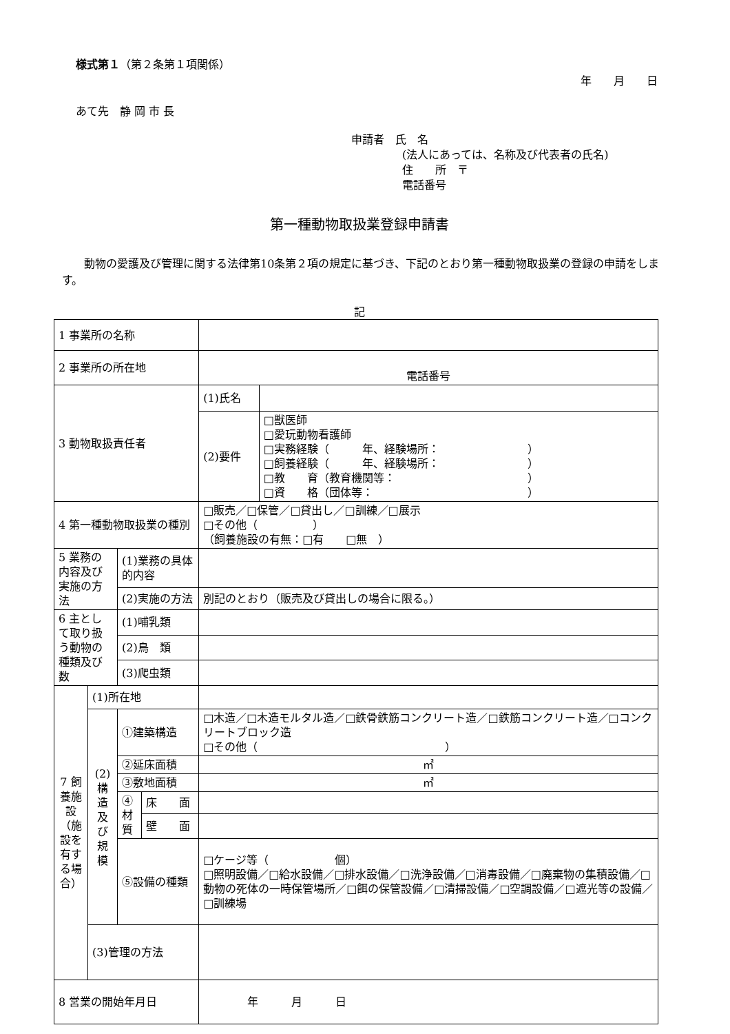様式第１（第２条第１項関係）
年　　月　　日
あて先　静 岡 市 長
申請者　氏　名
(法人にあっては、名称及び代表者の氏名)
住　　所　〒
電話番号
第一種動物取扱業登録申請書
動物の愛護及び管理に関する法律第10条第２項の規定に基づき、下記のとおり第一種動物取扱業の登録の申請をします。
記
| 1 事業所の名称 | | | | | |
| 2 事業所の所在地 | | | | 電話番号 | |
| 3 動物取扱責任者 | | | | (1)氏名 | |
| | | | | (2)要件 | □獣医師 □愛玩動物看護師 □実務経験（ 年、経験場所： ） □飼養経験（ 年、経験場所： ） □教 育（教育機関等： ） □資 格（団体等： ） |
| 4 第一種動物取扱業の種別 | | | | □販売／□保管／□貸出し／□訓練／□展示 □その他（ ） （飼養施設の有無：□有 □無 ） | |
| 5 業務の内容及び実施の方法 | | (1)業務の具体的内容 | | | |
| | | (2)実施の方法 | | 別記のとおり（販売及び貸出しの場合に限る。） | |
| 6 主として取り扱う動物の種類及び数 | | (1)哺乳類 | | | |
| | | (2)鳥 類 | | | |
| | | (3)爬虫類 | | | |
| 7 飼養施設（施設を有する場合） | (1)所在地 | | | | |
| | (2) 構造及び規模 | ①建築構造 | | □木造／□木造モルタル造／□鉄骨鉄筋コンクリート造／□鉄筋コンクリート造／□コンクリートブロック造 □その他（ ） | |
| | | ②延床面積 | | ㎡ | |
| | | ③敷地面積 | | ㎡ | |
| | | ④材質 | 床 面 | | |
| | | | 壁 面 | | |
| | | ⑤設備の種類 | | □ケージ等（ 個） □照明設備／□給水設備／□排水設備／□洗浄設備／□消毒設備／□廃棄物の集積設備／□動物の死体の一時保管場所／□餌の保管設備／□清掃設備／□空調設備／□遮光等の設備／□訓練場 | |
| | (3)管理の方法 | | | | |
| 8 営業の開始年月日 | | | | 年 月 日 | |